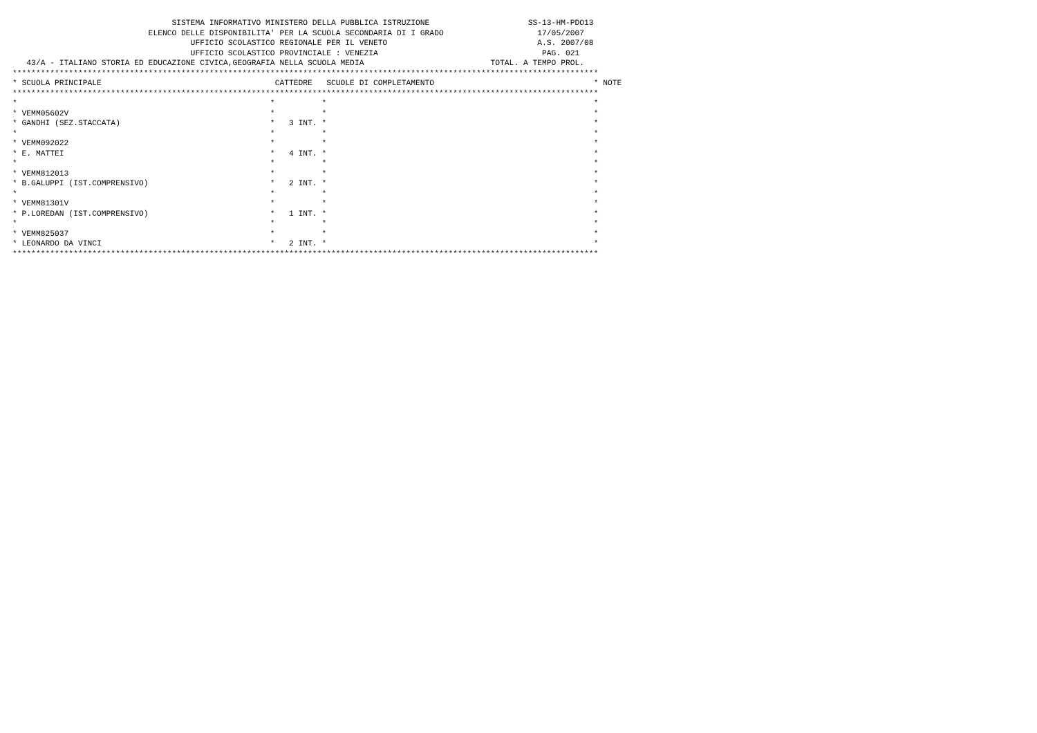SISTEMA INFORMATIVO MINISTERO DELLA PUBBLICA ISTRUZIONE                     SS-13-HM-PDO13
                             ELENCO DELLE DISPONIBILITA' PER LA SCUOLA SECONDARIA DI I GRADO                    17/05/2007
                                      UFFICIO SCOLASTICO REGIONALE PER IL VENETO                                A.S. 2007/08
                                      UFFICIO SCOLASTICO PROVINCIALE : VENEZIA                                   PAG. 021
   43/A - ITALIANO STORIA ED EDUCAZIONE CIVICA,GEOGRAFIA NELLA SCUOLA MEDIA                           TOTAL. A TEMPO PROL.
*****************************************************************************************************************************
* SCUOLA PRINCIPALE                                     CATTEDRE   SCUOLE DI COMPLETAMENTO                                  * NOTE
*****************************************************************************************************************************
*                                                      *          *                                                         *
* VEMM05602V                                           *          *                                                         *
* GANDHI (SEZ.STACCATA)                                *   3 INT. *                                                         *
*                                                      *          *                                                         *
* VEMM092022                                           *          *                                                         *
* E. MATTEI                                            *   4 INT. *                                                         *
*                                                      *          *                                                         *
* VEMM812013                                           *          *                                                         *
* B.GALUPPI (IST.COMPRENSIVO)                          *   2 INT. *                                                         *
*                                                      *          *                                                         *
* VEMM81301V                                           *          *                                                         *
* P.LOREDAN (IST.COMPRENSIVO)                          *   1 INT. *                                                         *
*                                                      *          *                                                         *
* VEMM825037                                           *          *                                                         *
* LEONARDO DA VINCI                                    *   2 INT. *                                                         *
*****************************************************************************************************************************